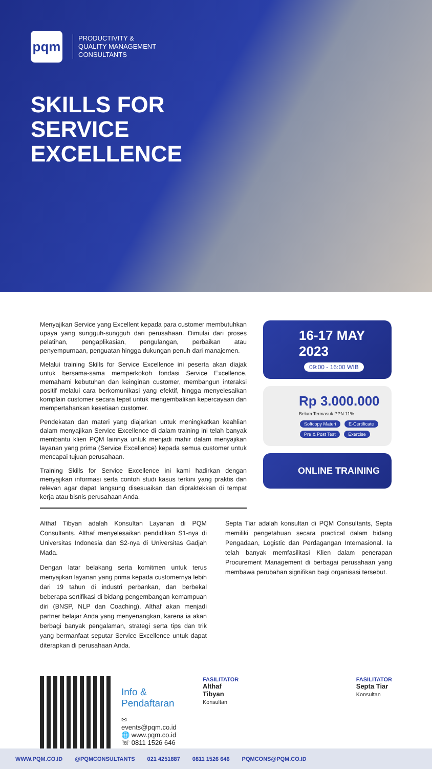pqm
PRODUCTIVITY &
QUALITY MANAGEMENT
CONSULTANTS
SKILLS FOR
SERVICE
EXCELLENCE
Menyajikan Service yang Excellent kepada para customer membutuhkan upaya yang sungguh-sungguh dari perusahaan. Dimulai dari proses pelatihan, pengaplikasian, pengulangan, perbaikan atau penyempurnaan, penguatan hingga dukungan penuh dari manajemen.
Melalui training Skills for Service Excellence ini peserta akan diajak untuk bersama-sama memperkokoh fondasi Service Excellence, memahami kebutuhan dan keinginan customer, membangun interaksi positif melalui cara berkomunikasi yang efektif, hingga menyelesaikan komplain customer secara tepat untuk mengembalikan kepercayaan dan mempertahankan kesetiaan customer.
Pendekatan dan materi yang diajarkan untuk meningkatkan keahlian dalam menyajikan Service Excellence di dalam training ini telah banyak membantu klien PQM lainnya untuk menjadi mahir dalam menyajikan layanan yang prima (Service Excellence) kepada semua customer untuk mencapai tujuan perusahaan.
Training Skills for Service Excellence ini kami hadirkan dengan menyajikan informasi serta contoh studi kasus terkini yang praktis dan relevan agar dapat langsung disesuaikan dan dipraktekkan di tempat kerja atau bisnis perusahaan Anda.
16-17 MAY 2023
09:00 - 16:00 WIB
Rp 3.000.000
Belum Termasuk PPN 11%
Softcopy Materi E-Certificate
Pre & Post Test Exercise
ONLINE TRAINING
Althaf Tibyan adalah Konsultan Layanan di PQM Consultants. Althaf menyelesaikan pendidikan S1-nya di Universitas Indonesia dan S2-nya di Universitas Gadjah Mada.
Dengan latar belakang serta komitmen untuk terus menyajikan layanan yang prima kepada customernya lebih dari 19 tahun di industri perbankan, dan berbekal beberapa sertifikasi di bidang pengembangan kemampuan diri (BNSP, NLP dan Coaching), Althaf akan menjadi partner belajar Anda yang menyenangkan, karena ia akan berbagi banyak pengalaman, strategi serta tips dan trik yang bermanfaat seputar Service Excellence untuk dapat diterapkan di perusahaan Anda.
Septa Tiar adalah konsultan di PQM Consultants, Septa memiliki pengetahuan secara practical dalam bidang Pengadaan, Logistic dan Perdagangan Internasional. Ia telah banyak memfasilitasi Klien dalam penerapan Procurement Management di berbagai perusahaan yang membawa perubahan signifikan bagi organisasi tersebut.
Info &
Pendaftaran
✉ events@pqm.co.id
🌐 www.pqm.co.id
☏ 0811 1526 646
FASILITATOR
Althaf Tibyan
Konsultan
FASILITATOR
Septa Tiar
Konsultan
WWW.PQM.CO.ID @PQMCONSULTANTS 021 4251887 0811 1526 646 PQMCONS@PQM.CO.ID